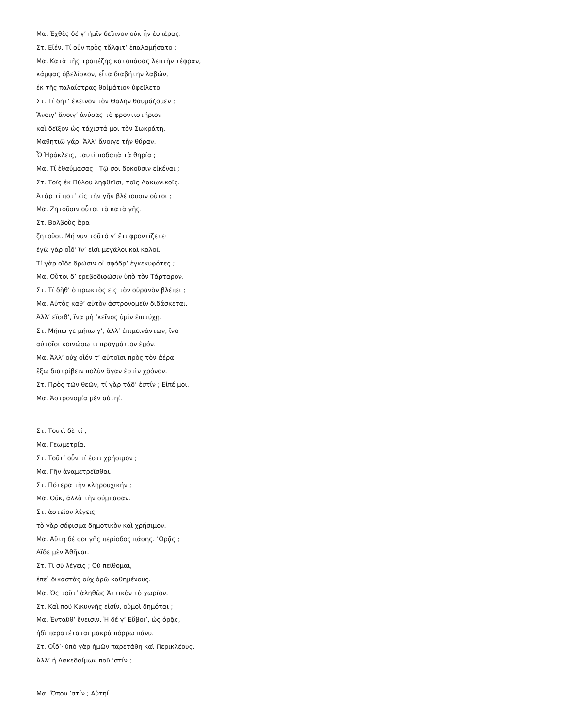Μα. Ἐχθὲς δέ γ’ ἡμῖν δεῖπνον οὐκ ἦν ἑσπέρας.
Στ. Εἶέν. Τί οὖν πρὸς τἄλφιτ’ ἐπαλαμήσατο ;
Μα. Κατὰ τῆς τραπέζης καταπάσας λεπτὴν τέφραν,
κάμψας ὀβελίσκον, εἶτα διαβήτην λαβών,
ἐκ τῆς παλαίστρας θοἰμάτιον ὑφείλετο.
Στ. Τί δῆτ’ ἐκεῖνον τὸν Θαλῆν θαυμάζομεν ;
Ἄνοιγ’ ἄνοιγ’ ἀνύσας τὸ φροντιστήριον
καὶ δεῖξον ὡς τάχιστά μοι τὸν Σωκράτη.
Μαθητιῶ γάρ. Ἀλλ’ ἄνοιγε τὴν θύραν.
Ὦ Ἡράκλεις, ταυτὶ ποδαπὰ τὰ θηρία ;
Μα. Τί ἐθαύμασας ; Τῷ σοι δοκοῦσιν εἰκέναι ;
Στ. Τοῖς ἐκ Πύλου ληφθεῖσι, τοῖς Λακωνικοῖς.
Ἀτὰρ τί ποτ’ εἰς τὴν γῆν βλέπουσιν οὑτοι ;
Μα. Ζητοῦσιν οὗτοι τὰ κατὰ γῆς.
Στ. Βολβοὺς ἄρα
ζητοῦσι. Μή νυν τοῦτό γ’ ἔτι φροντίζετε·
ἐγὼ γὰρ οἶδ’ ἵν’ εἰσὶ μεγάλοι καὶ καλοί.
Τί γὰρ οἵδε δρῶσιν οἱ σφόδρ’ ἐγκεκυφότες ;
Μα. Οὗτοι δ’ ἐρεβοδιφῶσιν ὑπὸ τὸν Τάρταρον.
Στ. Τί δῆθ’ ὁ πρωκτὸς εἰς τὸν οὐρανὸν βλέπει ;
Μα. Αὐτὸς καθ’ αὑτὸν ἀστρονομεῖν διδάσκεται.
Ἀλλ’ εἴσιθ’, ἵνα μὴ ’κεῖνος ὑμῖν ἐπιτύχῃ.
Στ. Μήπω γε μήπω γ’, ἀλλ’ ἐπιμεινάντων, ἵνα
αὐτοῖσι κοινώσω τι πραγμάτιον ἐμόν.
Μα. Ἀλλ’ οὐχ οἷόν τ’ αὐτοῖσι πρὸς τὸν ἀέρα
ἔξω διατρίβειν πολὺν ἄγαν ἐστὶν χρόνον.
Στ. Πρὸς τῶν θεῶν, τί γὰρ τάδ’ ἐστίν ; Εἰπέ μοι.
Μα. Ἀστρονομία μὲν αὑτηί.
Στ. Τουτὶ δὲ τί ;
Μα. Γεωμετρία.
Στ. Τοῦτ’ οὖν τί ἐστι χρήσιμον ;
Μα. Γῆν ἀναμετρεῖσθαι.
Στ. Πότερα τὴν κληρουχικήν ;
Μα. Οὔκ, ἀλλὰ τὴν σύμπασαν.
Στ. ἀστεῖον λέγεις·
τὸ γὰρ σόφισμα δημοτικὸν καὶ χρήσιμον.
Μα. Αὕτη δέ σοι γῆς περίοδος πάσης. ’Ορᾷς ;
Αἵδε μὲν Ἀθῆναι.
Στ. Τί σὺ λέγεις ; Οὐ πείθομαι,
ἐπεὶ δικαστὰς οὐχ ὁρῶ καθημένους.
Μα. Ὡς τοῦτ’ ἀληθῶς Ἀττικὸν τὸ χωρίον.
Στ. Καὶ ποῦ Κικυννῆς εἰσίν, οὑμοὶ δημόται ;
Μα. Ἐνταῦθ’ ἔνεισιν. Ἡ δέ γ’ Εὔβοι’, ὡς ὁρᾷς,
ἡδὶ παρατέταται μακρὰ πόρρω πάνυ.
Στ. Οἶδ’· ὑπὸ γὰρ ἡμῶν παρετάθη καὶ Περικλέους.
Ἀλλ’ ἡ Λακεδαίμων ποῦ ’στίν ;
Μα. Ὅπου ’στίν ; Αὑτηί.